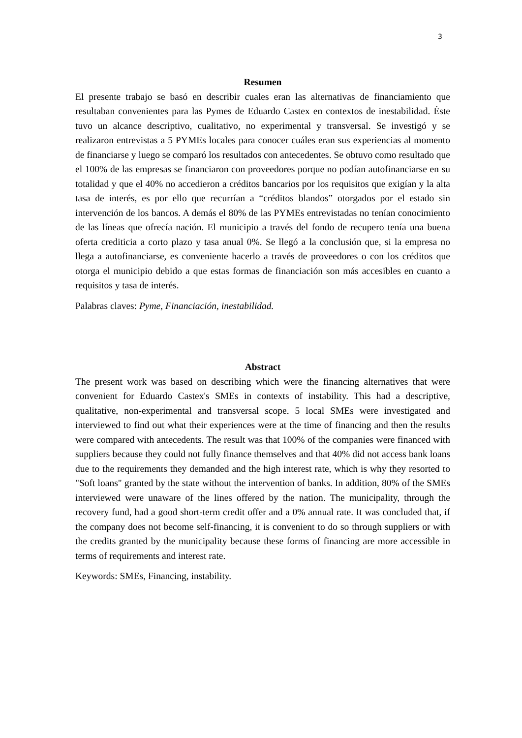3
Resumen
El presente trabajo se basó en describir cuales eran las alternativas de financiamiento que resultaban convenientes para las Pymes de Eduardo Castex en contextos de inestabilidad. Éste tuvo un alcance descriptivo, cualitativo, no experimental y transversal. Se investigó y se realizaron entrevistas a 5 PYMEs locales para conocer cuáles eran sus experiencias al momento de financiarse y luego se comparó los resultados con antecedentes. Se obtuvo como resultado que el 100% de las empresas se financiaron con proveedores porque no podían autofinanciarse en su totalidad y que el 40% no accedieron a créditos bancarios por los requisitos que exigían y la alta tasa de interés, es por ello que recurrían a “créditos blandos” otorgados por el estado sin intervención de los bancos. A demás el 80% de las PYMEs entrevistadas no tenían conocimiento de las líneas que ofrecía nación. El municipio a través del fondo de recupero tenía una buena oferta crediticia a corto plazo y tasa anual 0%. Se llegó a la conclusión que, si la empresa no llega a autofinanciarse, es conveniente hacerlo a través de proveedores o con los créditos que otorga el municipio debido a que estas formas de financiación son más accesibles en cuanto a requisitos y tasa de interés.
Palabras claves: Pyme, Financiación, inestabilidad.
Abstract
The present work was based on describing which were the financing alternatives that were convenient for Eduardo Castex's SMEs in contexts of instability. This had a descriptive, qualitative, non-experimental and transversal scope. 5 local SMEs were investigated and interviewed to find out what their experiences were at the time of financing and then the results were compared with antecedents. The result was that 100% of the companies were financed with suppliers because they could not fully finance themselves and that 40% did not access bank loans due to the requirements they demanded and the high interest rate, which is why they resorted to "Soft loans" granted by the state without the intervention of banks. In addition, 80% of the SMEs interviewed were unaware of the lines offered by the nation. The municipality, through the recovery fund, had a good short-term credit offer and a 0% annual rate. It was concluded that, if the company does not become self-financing, it is convenient to do so through suppliers or with the credits granted by the municipality because these forms of financing are more accessible in terms of requirements and interest rate.
Keywords: SMEs, Financing, instability.